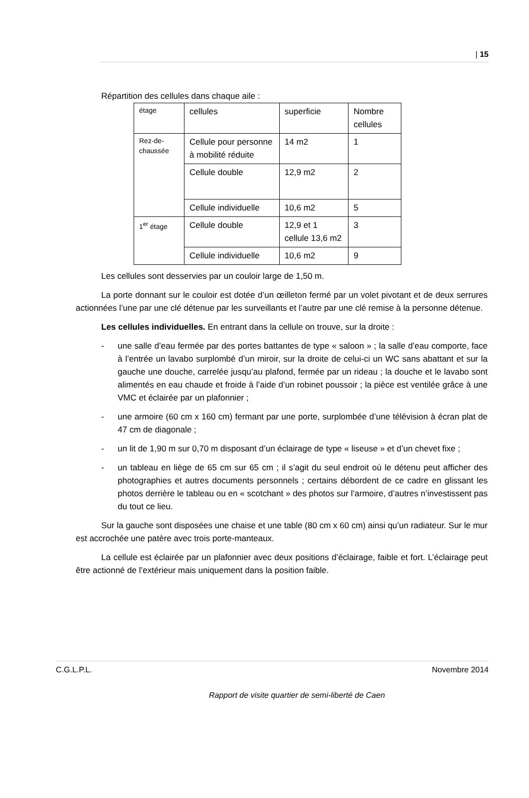| 15
Répartition des cellules dans chaque aile :
| étage | cellules | superficie | Nombre cellules |
| Rez-de-chaussée | Cellule pour personne à mobilité réduite | 14 m2 | 1 |
| | Cellule double | 12,9 m2 | 2 |
| | Cellule individuelle | 10,6 m2 | 5 |
| 1<sup>er</sup> étage | Cellule double | 12,9 et 1 cellule 13,6 m2 | 3 |
| | Cellule individuelle | 10,6 m2 | 9 |
Les cellules sont desservies par un couloir large de 1,50 m.
La porte donnant sur le couloir est dotée d’un œilleton fermé par un volet pivotant et de deux serrures actionnées l’une par une clé détenue par les surveillants et l’autre par une clé remise à la personne détenue.
Les cellules individuelles. En entrant dans la cellule on trouve, sur la droite :
- une salle d’eau fermée par des portes battantes de type « saloon » ; la salle d’eau comporte, face à l’entrée un lavabo surplombé d’un miroir, sur la droite de celui-ci un WC sans abattant et sur la gauche une douche, carrelée jusqu’au plafond, fermée par un rideau ; la douche et le lavabo sont alimentés en eau chaude et froide à l’aide d’un robinet poussoir ; la pièce est ventilée grâce à une VMC et éclairée par un plafonnier ;
- une armoire (60 cm x 160 cm) fermant par une porte, surplombée d’une télévision à écran plat de 47 cm de diagonale ;
- un lit de 1,90 m sur 0,70 m disposant d’un éclairage de type « liseuse » et d’un chevet fixe ;
- un tableau en liège de 65 cm sur 65 cm ; il s’agit du seul endroit où le détenu peut afficher des photographies et autres documents personnels ; certains débordent de ce cadre en glissant les photos derrière le tableau ou en « scotchant » des photos sur l’armoire, d’autres n’investissent pas du tout ce lieu.
Sur la gauche sont disposées une chaise et une table (80 cm x 60 cm) ainsi qu’un radiateur. Sur le mur est accrochée une patère avec trois porte-manteaux.
La cellule est éclairée par un plafonnier avec deux positions d’éclairage, faible et fort. L’éclairage peut être actionné de l’extérieur mais uniquement dans la position faible.
C.G.L.P.L. Novembre 2014
Rapport de visite quartier de semi-liberté de Caen